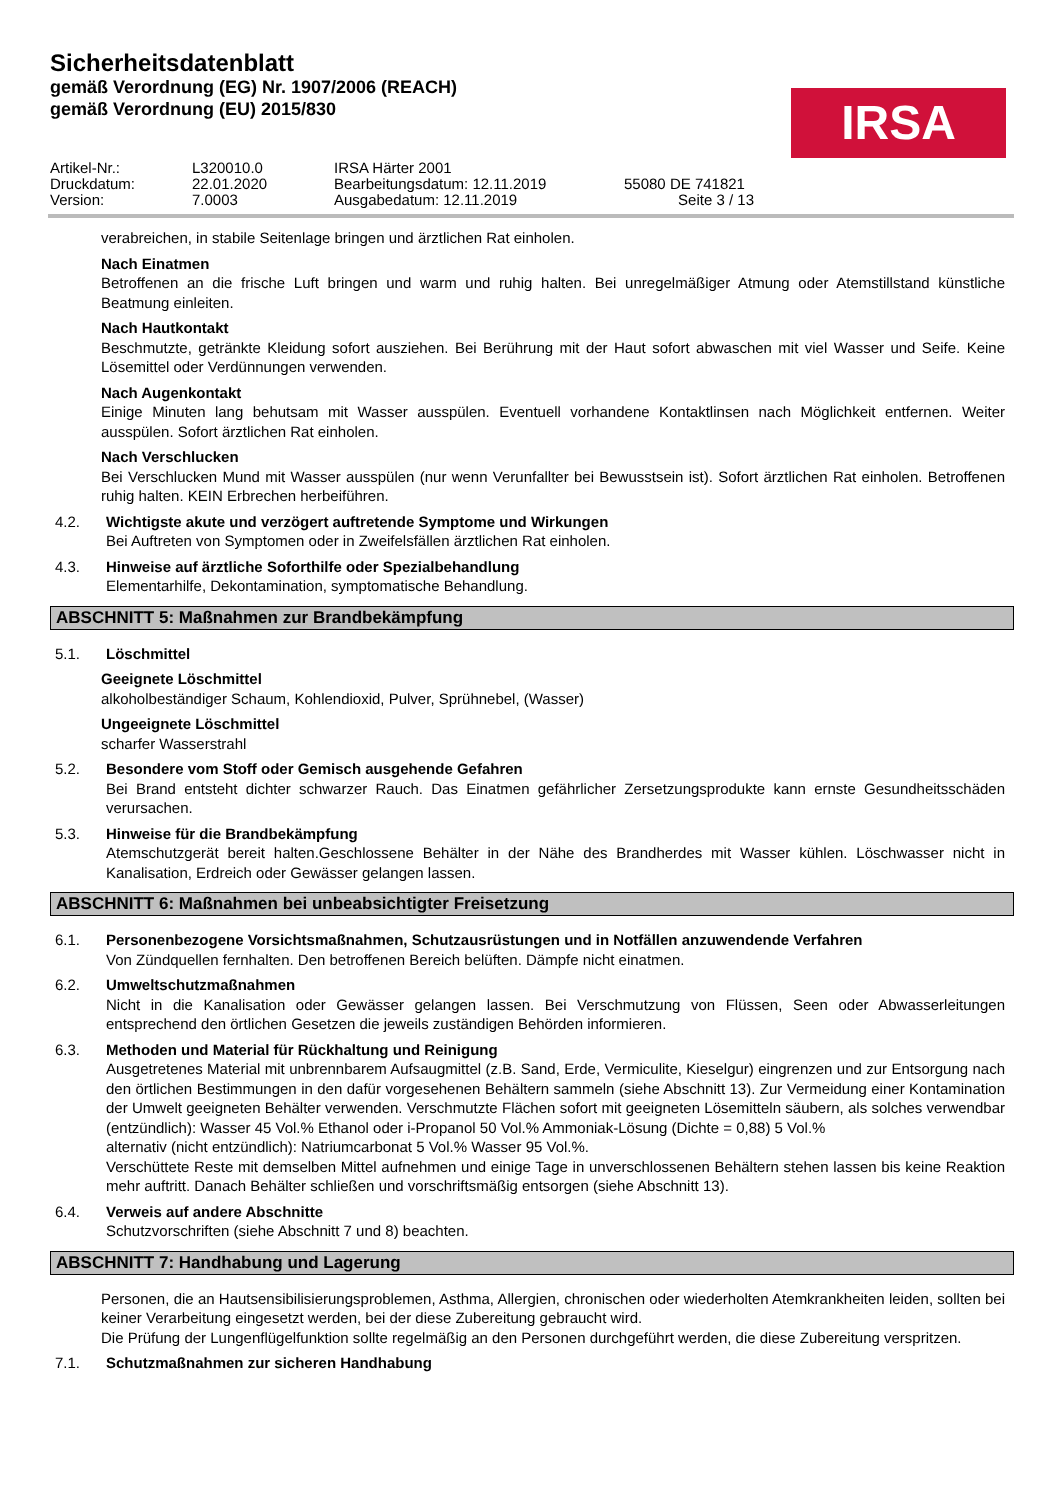Sicherheitsdatenblatt
gemäß Verordnung (EG) Nr. 1907/2006 (REACH)
gemäß Verordnung (EU) 2015/830
IRSA
Artikel-Nr.:
L320010.0
IRSA Härter 2001
Druckdatum:
22.01.2020
Bearbeitungsdatum: 12.11.2019
55080 DE 741821
Version:
7.0003
Ausgabedatum: 12.11.2019
Seite 3 / 13
verabreichen, in stabile Seitenlage bringen und ärztlichen Rat einholen.
Nach Einatmen
Betroffenen an die frische Luft bringen und warm und ruhig halten. Bei unregelmäßiger Atmung oder Atemstillstand künstliche Beatmung einleiten.
Nach Hautkontakt
Beschmutzte, getränkte Kleidung sofort ausziehen. Bei Berührung mit der Haut sofort abwaschen mit viel Wasser und Seife. Keine Lösemittel oder Verdünnungen verwenden.
Nach Augenkontakt
Einige Minuten lang behutsam mit Wasser ausspülen. Eventuell vorhandene Kontaktlinsen nach Möglichkeit entfernen. Weiter ausspülen. Sofort ärztlichen Rat einholen.
Nach Verschlucken
Bei Verschlucken Mund mit Wasser ausspülen (nur wenn Verunfallter bei Bewusstsein ist). Sofort ärztlichen Rat einholen. Betroffenen ruhig halten. KEIN Erbrechen herbeiführen.
4.2. Wichtigste akute und verzögert auftretende Symptome und Wirkungen
Bei Auftreten von Symptomen oder in Zweifelsfällen ärztlichen Rat einholen.
4.3. Hinweise auf ärztliche Soforthilfe oder Spezialbehandlung
Elementarhilfe, Dekontamination, symptomatische Behandlung.
ABSCHNITT 5: Maßnahmen zur Brandbekämpfung
5.1. Löschmittel
Geeignete Löschmittel
alkoholbeständiger Schaum, Kohlendioxid, Pulver, Sprühnebel, (Wasser)
Ungeeignete Löschmittel
scharfer Wasserstrahl
5.2. Besondere vom Stoff oder Gemisch ausgehende Gefahren
Bei Brand entsteht dichter schwarzer Rauch. Das Einatmen gefährlicher Zersetzungsprodukte kann ernste Gesundheitsschäden verursachen.
5.3. Hinweise für die Brandbekämpfung
Atemschutzgerät bereit halten.Geschlossene Behälter in der Nähe des Brandherdes mit Wasser kühlen. Löschwasser nicht in Kanalisation, Erdreich oder Gewässer gelangen lassen.
ABSCHNITT 6: Maßnahmen bei unbeabsichtigter Freisetzung
6.1. Personenbezogene Vorsichtsmaßnahmen, Schutzausrüstungen und in Notfällen anzuwendende Verfahren
Von Zündquellen fernhalten. Den betroffenen Bereich belüften. Dämpfe nicht einatmen.
6.2. Umweltschutzmaßnahmen
Nicht in die Kanalisation oder Gewässer gelangen lassen. Bei Verschmutzung von Flüssen, Seen oder Abwasserleitungen entsprechend den örtlichen Gesetzen die jeweils zuständigen Behörden informieren.
6.3. Methoden und Material für Rückhaltung und Reinigung
Ausgetretenes Material mit unbrennbarem Aufsaugmittel (z.B. Sand, Erde, Vermiculite, Kieselgur) eingrenzen und zur Entsorgung nach den örtlichen Bestimmungen in den dafür vorgesehenen Behältern sammeln (siehe Abschnitt 13). Zur Vermeidung einer Kontamination der Umwelt geeigneten Behälter verwenden. Verschmutzte Flächen sofort mit geeigneten Lösemitteln säubern, als solches verwendbar (entzündlich): Wasser 45 Vol.% Ethanol oder i-Propanol 50 Vol.% Ammoniak-Lösung (Dichte = 0,88) 5 Vol.%
alternativ (nicht entzündlich): Natriumcarbonat 5 Vol.% Wasser 95 Vol.%.
Verschüttete Reste mit demselben Mittel aufnehmen und einige Tage in unverschlossenen Behältern stehen lassen bis keine Reaktion mehr auftritt. Danach Behälter schließen und vorschriftsmäßig entsorgen (siehe Abschnitt 13).
6.4. Verweis auf andere Abschnitte
Schutzvorschriften (siehe Abschnitt 7 und 8) beachten.
ABSCHNITT 7: Handhabung und Lagerung
Personen, die an Hautsensibilisierungsproblemen, Asthma, Allergien, chronischen oder wiederholten Atemkrankheiten leiden, sollten bei keiner Verarbeitung eingesetzt werden, bei der diese Zubereitung gebraucht wird.
Die Prüfung der Lungenflügelfunktion sollte regelmäßig an den Personen durchgeführt werden, die diese Zubereitung verspritzen.
7.1. Schutzmaßnahmen zur sicheren Handhabung